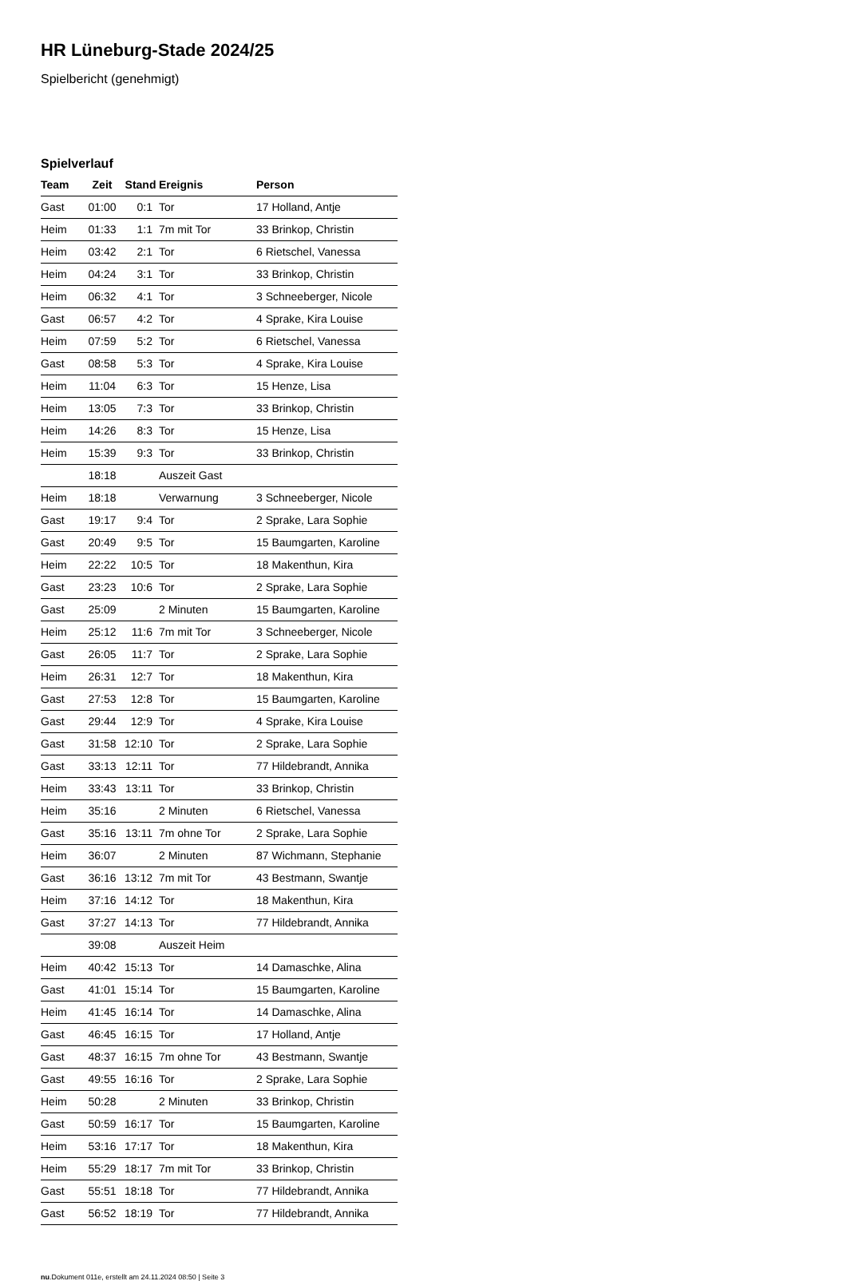HR Lüneburg-Stade 2024/25
Spielbericht (genehmigt)
Spielverlauf
| Team | Zeit | Stand | Ereignis | Person |
| --- | --- | --- | --- | --- |
| Gast | 01:00 | 0:1 | Tor | 17 Holland, Antje |
| Heim | 01:33 | 1:1 | 7m mit Tor | 33 Brinkop, Christin |
| Heim | 03:42 | 2:1 | Tor | 6 Rietschel, Vanessa |
| Heim | 04:24 | 3:1 | Tor | 33 Brinkop, Christin |
| Heim | 06:32 | 4:1 | Tor | 3 Schneeberger, Nicole |
| Gast | 06:57 | 4:2 | Tor | 4 Sprake, Kira Louise |
| Heim | 07:59 | 5:2 | Tor | 6 Rietschel, Vanessa |
| Gast | 08:58 | 5:3 | Tor | 4 Sprake, Kira Louise |
| Heim | 11:04 | 6:3 | Tor | 15 Henze, Lisa |
| Heim | 13:05 | 7:3 | Tor | 33 Brinkop, Christin |
| Heim | 14:26 | 8:3 | Tor | 15 Henze, Lisa |
| Heim | 15:39 | 9:3 | Tor | 33 Brinkop, Christin |
| | 18:18 | | Auszeit Gast | |
| Heim | 18:18 | | Verwarnung | 3 Schneeberger, Nicole |
| Gast | 19:17 | 9:4 | Tor | 2 Sprake, Lara Sophie |
| Gast | 20:49 | 9:5 | Tor | 15 Baumgarten, Karoline |
| Heim | 22:22 | 10:5 | Tor | 18 Makenthun, Kira |
| Gast | 23:23 | 10:6 | Tor | 2 Sprake, Lara Sophie |
| Gast | 25:09 | | 2 Minuten | 15 Baumgarten, Karoline |
| Heim | 25:12 | 11:6 | 7m mit Tor | 3 Schneeberger, Nicole |
| Gast | 26:05 | 11:7 | Tor | 2 Sprake, Lara Sophie |
| Heim | 26:31 | 12:7 | Tor | 18 Makenthun, Kira |
| Gast | 27:53 | 12:8 | Tor | 15 Baumgarten, Karoline |
| Gast | 29:44 | 12:9 | Tor | 4 Sprake, Kira Louise |
| Gast | 31:58 | 12:10 | Tor | 2 Sprake, Lara Sophie |
| Gast | 33:13 | 12:11 | Tor | 77 Hildebrandt, Annika |
| Heim | 33:43 | 13:11 | Tor | 33 Brinkop, Christin |
| Heim | 35:16 | | 2 Minuten | 6 Rietschel, Vanessa |
| Gast | 35:16 | 13:11 | 7m ohne Tor | 2 Sprake, Lara Sophie |
| Heim | 36:07 | | 2 Minuten | 87 Wichmann, Stephanie |
| Gast | 36:16 | 13:12 | 7m mit Tor | 43 Bestmann, Swantje |
| Heim | 37:16 | 14:12 | Tor | 18 Makenthun, Kira |
| Gast | 37:27 | 14:13 | Tor | 77 Hildebrandt, Annika |
| | 39:08 | | Auszeit Heim | |
| Heim | 40:42 | 15:13 | Tor | 14 Damaschke, Alina |
| Gast | 41:01 | 15:14 | Tor | 15 Baumgarten, Karoline |
| Heim | 41:45 | 16:14 | Tor | 14 Damaschke, Alina |
| Gast | 46:45 | 16:15 | Tor | 17 Holland, Antje |
| Gast | 48:37 | 16:15 | 7m ohne Tor | 43 Bestmann, Swantje |
| Gast | 49:55 | 16:16 | Tor | 2 Sprake, Lara Sophie |
| Heim | 50:28 | | 2 Minuten | 33 Brinkop, Christin |
| Gast | 50:59 | 16:17 | Tor | 15 Baumgarten, Karoline |
| Heim | 53:16 | 17:17 | Tor | 18 Makenthun, Kira |
| Heim | 55:29 | 18:17 | 7m mit Tor | 33 Brinkop, Christin |
| Gast | 55:51 | 18:18 | Tor | 77 Hildebrandt, Annika |
| Gast | 56:52 | 18:19 | Tor | 77 Hildebrandt, Annika |
nu.Dokument 011e, erstellt am 24.11.2024 08:50 | Seite 3